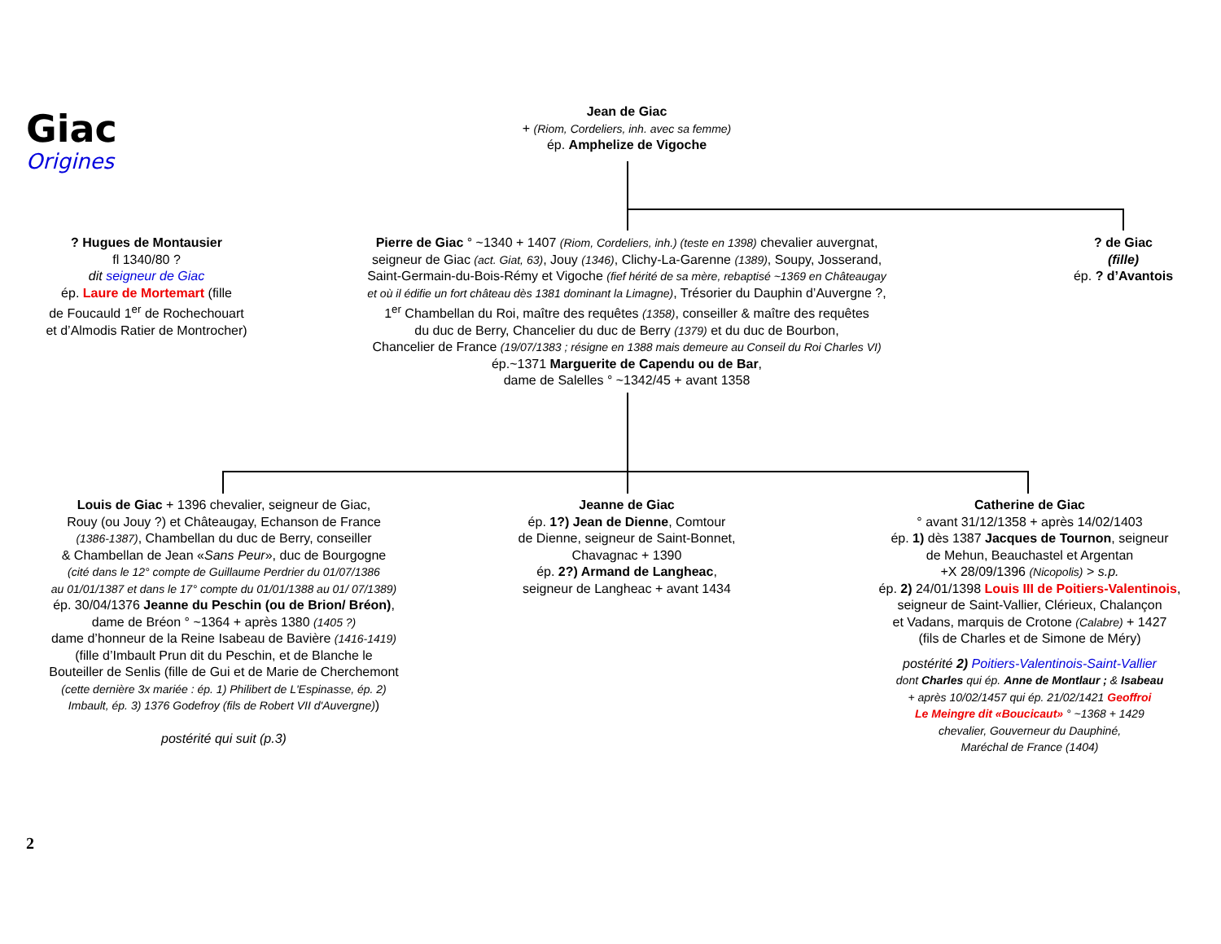Giac
Origines
Jean de Giac
+ (Riom, Cordeliers, inh. avec sa femme)
ép. Amphelize de Vigoche
? Hugues de Montausier
fl 1340/80 ?
dit seigneur de Giac
ép. Laure de Mortemart (fille
de Foucauld 1<sup>er</sup> de Rochechouart
et d’Almodis Ratier de Montrocher)
Pierre de Giac ° ~1340 + 1407 (Riom, Cordeliers, inh.) (teste en 1398) chevalier auvergnat,
seigneur de Giac (act. Giat, 63), Jouy (1346), Clichy-La-Garenne (1389), Soupy, Josserand,
Saint-Germain-du-Bois-Rémy et Vigoche (fief hérité de sa mère, rebaptisé ~1369 en Châteaugay
et où il édifie un fort château dès 1381 dominant la Limagne), Trésorier du Dauphin d’Auvergne ?,
1<sup>er</sup> Chambellan du Roi, maître des requêtes (1358), conseiller & maître des requêtes
du duc de Berry, Chancelier du duc de Berry (1379) et du duc de Bourbon,
Chancelier de France (19/07/1383 ; résigne en 1388 mais demeure au Conseil du Roi Charles VI)
ép.~1371 Marguerite de Capendu ou de Bar,
dame de Salelles ° ~1342/45 + avant 1358
? de Giac
(fille)
ép. ? d’Avantois
Louis de Giac + 1396 chevalier, seigneur de Giac,
Rouy (ou Jouy ?) et Châteaugay, Echanson de France
(1386-1387), Chambellan du duc de Berry, conseiller
& Chambellan de Jean «Sans Peur», duc de Bourgogne
(cité dans le 12° compte de Guillaume Perdrier du 01/07/1386
au 01/01/1387 et dans le 17° compte du 01/01/1388 au 01/ 07/1389)
ép. 30/04/1376 Jeanne du Peschin (ou de Brion/ Bréon),
dame de Bréon ° ~1364 + après 1380 (1405 ?)
dame d’honneur de la Reine Isabeau de Bavière (1416-1419)
(fille d’Imbault Prun dit du Peschin, et de Blanche le
Bouteiller de Senlis (fille de Gui et de Marie de Cherchemont
(cette dernière 3x mariée : ép. 1) Philibert de L'Espinasse, ép. 2)
Imbault, ép. 3) 1376 Godefroy (fils de Robert VII d'Auvergne))
postérité qui suit (p.3)
Jeanne de Giac
ép. 1?) Jean de Dienne, Comtour
de Dienne, seigneur de Saint-Bonnet,
Chavagnac + 1390
ép. 2?) Armand de Langheac,
seigneur de Langheac + avant 1434
Catherine de Giac
° avant 31/12/1358 + après 14/02/1403
ép. 1) dès 1387 Jacques de Tournon, seigneur
de Mehun, Beauchastel et Argentan
+X 28/09/1396 (Nicopolis) > s.p.
ép. 2) 24/01/1398 Louis III de Poitiers-Valentinois,
seigneur de Saint-Vallier, Clérieux, Chalançon
et Vadans, marquis de Crotone (Calabre) + 1427
(fils de Charles et de Simone de Méry)
postérité 2) Poitiers-Valentinois-Saint-Vallier
dont Charles qui ép. Anne de Montlaur ; & Isabeau
+ après 10/02/1457 qui ép. 21/02/1421 Geoffroi
Le Meingre dit «Boucicaut» ° ~1368 + 1429
chevalier, Gouverneur du Dauphiné,
Maréchal de France (1404)
2